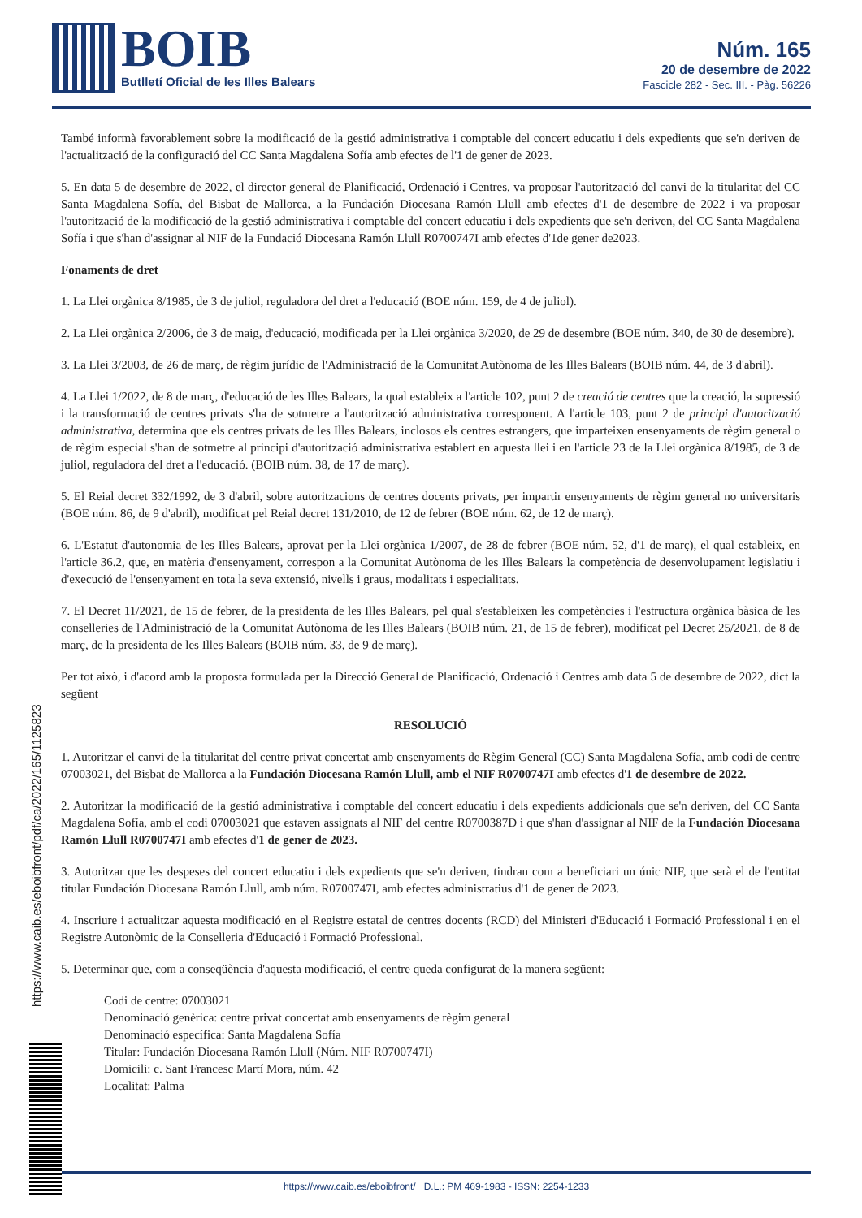BOIB
Butlletí Oficial de les Illes Balears
Núm. 165
20 de desembre de 2022
Fascicle 282 - Sec. III. - Pàg. 56226
També informà favorablement sobre la modificació de la gestió administrativa i comptable del concert educatiu i dels expedients que se'n deriven de l'actualització de la configuració del CC Santa Magdalena Sofía amb efectes de l'1 de gener de 2023.
5. En data 5 de desembre de 2022, el director general de Planificació, Ordenació i Centres, va proposar l'autorització del canvi de la titularitat del CC Santa Magdalena Sofía, del Bisbat de Mallorca, a la Fundación Diocesana Ramón Llull amb efectes d'1 de desembre de 2022 i va proposar l'autorització de la modificació de la gestió administrativa i comptable del concert educatiu i dels expedients que se'n deriven, del CC Santa Magdalena Sofía i que s'han d'assignar al NIF de la Fundació Diocesana Ramón Llull R0700747I amb efectes d'1de gener de2023.
Fonaments de dret
1. La Llei orgànica 8/1985, de 3 de juliol, reguladora del dret a l'educació (BOE núm. 159, de 4 de juliol).
2. La Llei orgànica 2/2006, de 3 de maig, d'educació, modificada per la Llei orgànica 3/2020, de 29 de desembre (BOE núm. 340, de 30 de desembre).
3. La Llei 3/2003, de 26 de març, de règim jurídic de l'Administració de la Comunitat Autònoma de les Illes Balears (BOIB núm. 44, de 3 d'abril).
4. La Llei 1/2022, de 8 de març, d'educació de les Illes Balears, la qual estableix a l'article 102, punt 2 de creació de centres que la creació, la supressió i la transformació de centres privats s'ha de sotmetre a l'autorització administrativa corresponent. A l'article 103, punt 2 de principi d'autorització administrativa, determina que els centres privats de les Illes Balears, inclosos els centres estrangers, que imparteixen ensenyaments de règim general o de règim especial s'han de sotmetre al principi d'autorització administrativa establert en aquesta llei i en l'article 23 de la Llei orgànica 8/1985, de 3 de juliol, reguladora del dret a l'educació. (BOIB núm. 38, de 17 de març).
5. El Reial decret 332/1992, de 3 d'abril, sobre autoritzacions de centres docents privats, per impartir ensenyaments de règim general no universitaris (BOE núm. 86, de 9 d'abril), modificat pel Reial decret 131/2010, de 12 de febrer (BOE núm. 62, de 12 de març).
6. L'Estatut d'autonomia de les Illes Balears, aprovat per la Llei orgànica 1/2007, de 28 de febrer (BOE núm. 52, d'1 de març), el qual estableix, en l'article 36.2, que, en matèria d'ensenyament, correspon a la Comunitat Autònoma de les Illes Balears la competència de desenvolupament legislatiu i d'execució de l'ensenyament en tota la seva extensió, nivells i graus, modalitats i especialitats.
7. El Decret 11/2021, de 15 de febrer, de la presidenta de les Illes Balears, pel qual s'estableixen les competències i l'estructura orgànica bàsica de les conselleries de l'Administració de la Comunitat Autònoma de les Illes Balears (BOIB núm. 21, de 15 de febrer), modificat pel Decret 25/2021, de 8 de març, de la presidenta de les Illes Balears (BOIB núm. 33, de 9 de març).
Per tot això, i d'acord amb la proposta formulada per la Direcció General de Planificació, Ordenació i Centres amb data 5 de desembre de 2022, dict la següent
RESOLUCIÓ
1. Autoritzar el canvi de la titularitat del centre privat concertat amb ensenyaments de Règim General (CC) Santa Magdalena Sofía, amb codi de centre 07003021, del Bisbat de Mallorca a la Fundación Diocesana Ramón Llull, amb el NIF R0700747I amb efectes d'1 de desembre de 2022.
2. Autoritzar la modificació de la gestió administrativa i comptable del concert educatiu i dels expedients addicionals que se'n deriven, del CC Santa Magdalena Sofía, amb el codi 07003021 que estaven assignats al NIF del centre R0700387D i que s'han d'assignar al NIF de la Fundación Diocesana Ramón Llull R0700747I amb efectes d'1 de gener de 2023.
3. Autoritzar que les despeses del concert educatiu i dels expedients que se'n deriven, tindran com a beneficiari un únic NIF, que serà el de l'entitat titular Fundación Diocesana Ramón Llull, amb núm. R0700747I, amb efectes administratius d'1 de gener de 2023.
4. Inscriure i actualitzar aquesta modificació en el Registre estatal de centres docents (RCD) del Ministeri d'Educació i Formació Professional i en el Registre Autonòmic de la Conselleria d'Educació i Formació Professional.
5. Determinar que, com a conseqüència d'aquesta modificació, el centre queda configurat de la manera següent:
Codi de centre: 07003021
Denominació genèrica: centre privat concertat amb ensenyaments de règim general
Denominació específica: Santa Magdalena Sofía
Titular: Fundación Diocesana Ramón Llull (Núm. NIF R0700747I)
Domicili: c. Sant Francesc Martí Mora, núm. 42
Localitat: Palma
https://www.caib.es/eboibfront/pdf/ca/2022/165/1125823
https://www.caib.es/eboibfront/ D.L.: PM 469-1983 - ISSN: 2254-1233